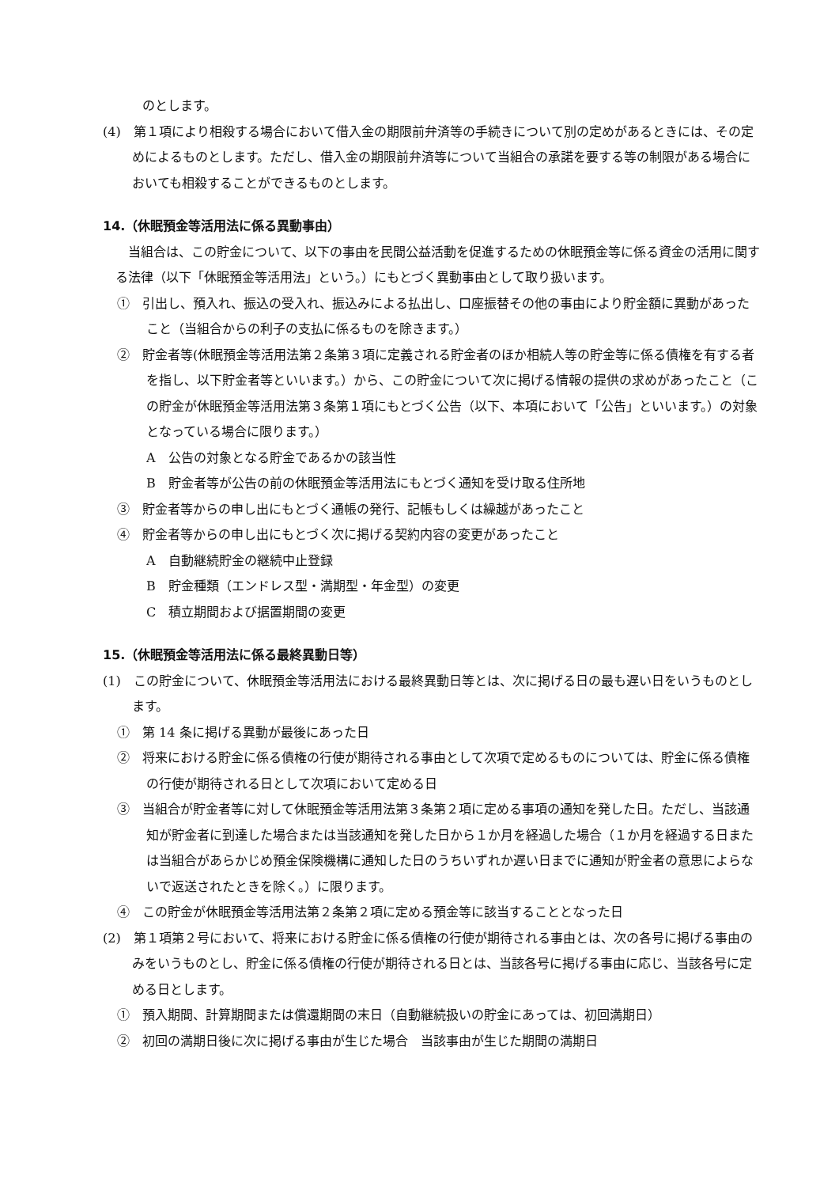のとします。
(4)　第１項により相殺する場合において借入金の期限前弁済等の手続きについて別の定めがあるときには、その定めによるものとします。ただし、借入金の期限前弁済等について当組合の承諾を要する等の制限がある場合においても相殺することができるものとします。
14.（休眠預金等活用法に係る異動事由）
当組合は、この貯金について、以下の事由を民間公益活動を促進するための休眠預金等に係る資金の活用に関する法律（以下「休眠預金等活用法」という。）にもとづく異動事由として取り扱います。
①　引出し、預入れ、振込の受入れ、振込みによる払出し、口座振替その他の事由により貯金額に異動があったこと（当組合からの利子の支払に係るものを除きます。）
②　貯金者等(休眠預金等活用法第２条第３項に定義される貯金者のほか相続人等の貯金等に係る債権を有する者を指し、以下貯金者等といいます。）から、この貯金について次に掲げる情報の提供の求めがあったこと（この貯金が休眠預金等活用法第３条第１項にもとづく公告（以下、本項において「公告」といいます。）の対象となっている場合に限ります。）
A　公告の対象となる貯金であるかの該当性
B　貯金者等が公告の前の休眠預金等活用法にもとづく通知を受け取る住所地
③　貯金者等からの申し出にもとづく通帳の発行、記帳もしくは繰越があったこと
④　貯金者等からの申し出にもとづく次に掲げる契約内容の変更があったこと
A　自動継続貯金の継続中止登録
B　貯金種類（エンドレス型・満期型・年金型）の変更
C　積立期間および据置期間の変更
15.（休眠預金等活用法に係る最終異動日等）
(1)　この貯金について、休眠預金等活用法における最終異動日等とは、次に掲げる日の最も遅い日をいうものとします。
①　第 14 条に掲げる異動が最後にあった日
②　将来における貯金に係る債権の行使が期待される事由として次項で定めるものについては、貯金に係る債権の行使が期待される日として次項において定める日
③　当組合が貯金者等に対して休眠預金等活用法第３条第２項に定める事項の通知を発した日。ただし、当該通知が貯金者に到達した場合または当該通知を発した日から１か月を経過した場合（１か月を経過する日または当組合があらかじめ預金保険機構に通知した日のうちいずれか遅い日までに通知が貯金者の意思によらないで返送されたときを除く。）に限ります。
④　この貯金が休眠預金等活用法第２条第２項に定める預金等に該当することとなった日
(2)　第１項第２号において、将来における貯金に係る債権の行使が期待される事由とは、次の各号に掲げる事由のみをいうものとし、貯金に係る債権の行使が期待される日とは、当該各号に掲げる事由に応じ、当該各号に定める日とします。
①　預入期間、計算期間または償還期間の末日（自動継続扱いの貯金にあっては、初回満期日）
②　初回の満期日後に次に掲げる事由が生じた場合　当該事由が生じた期間の満期日